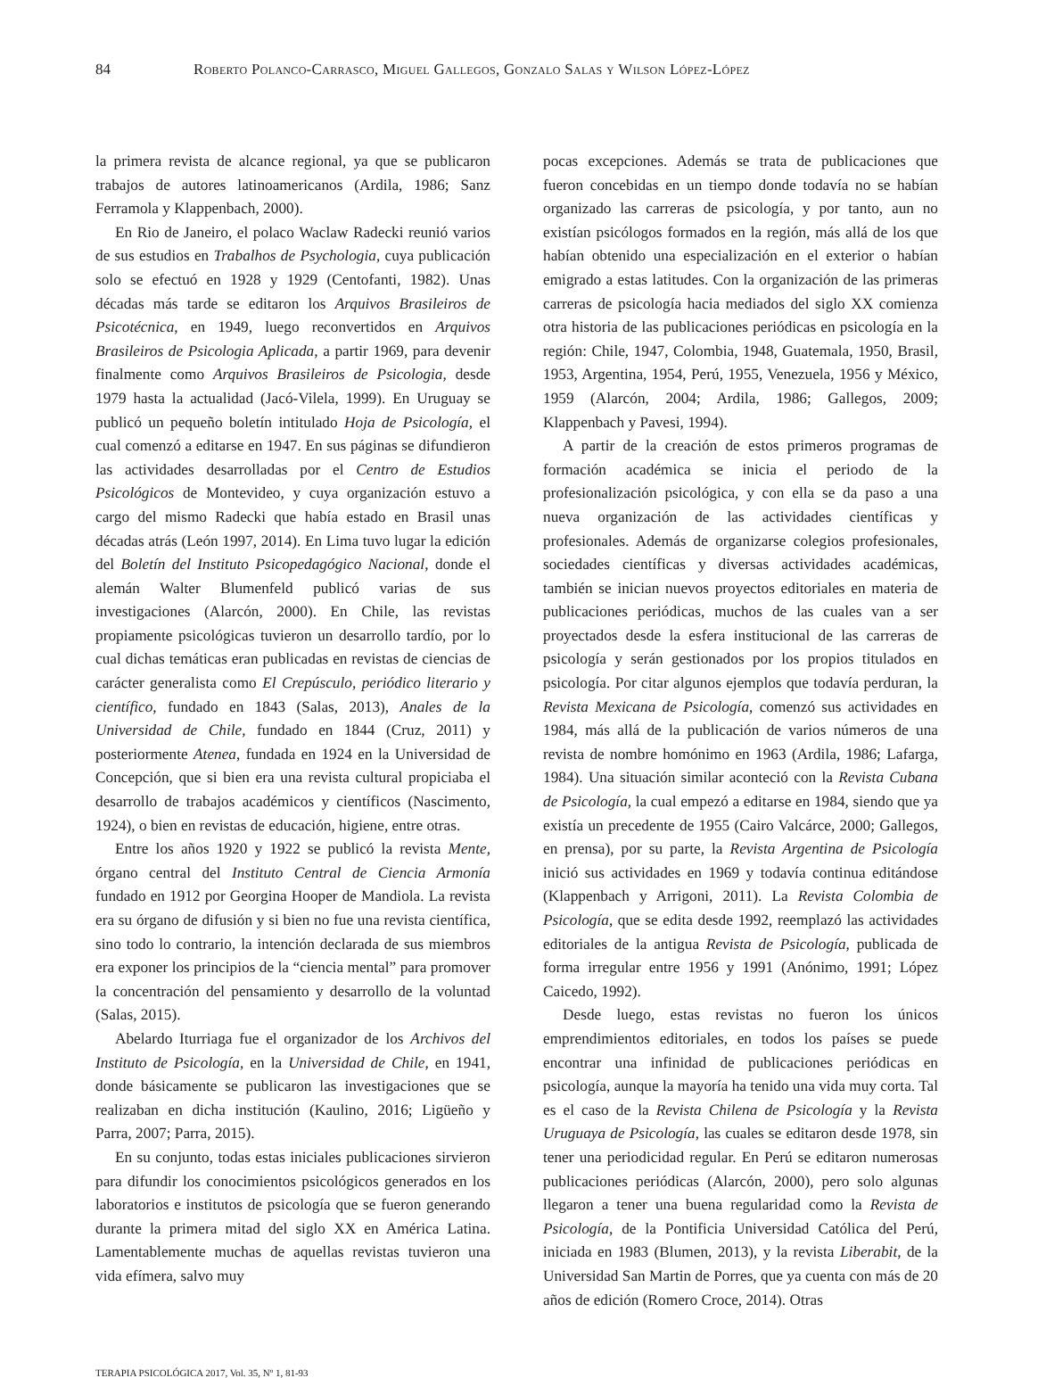84 Roberto Polanco-Carrasco, Miguel Gallegos, Gonzalo Salas y Wilson López-López
la primera revista de alcance regional, ya que se publicaron trabajos de autores latinoamericanos (Ardila, 1986; Sanz Ferramola y Klappenbach, 2000).
En Rio de Janeiro, el polaco Waclaw Radecki reunió varios de sus estudios en Trabalhos de Psychologia, cuya publicación solo se efectuó en 1928 y 1929 (Centofanti, 1982). Unas décadas más tarde se editaron los Arquivos Brasileiros de Psicotécnica, en 1949, luego reconvertidos en Arquivos Brasileiros de Psicologia Aplicada, a partir 1969, para devenir finalmente como Arquivos Brasileiros de Psicologia, desde 1979 hasta la actualidad (Jacó-Vilela, 1999). En Uruguay se publicó un pequeño boletín intitulado Hoja de Psicología, el cual comenzó a editarse en 1947. En sus páginas se difundieron las actividades desarrolladas por el Centro de Estudios Psicológicos de Montevideo, y cuya organización estuvo a cargo del mismo Radecki que había estado en Brasil unas décadas atrás (León 1997, 2014). En Lima tuvo lugar la edición del Boletín del Instituto Psicopedagógico Nacional, donde el alemán Walter Blumenfeld publicó varias de sus investigaciones (Alarcón, 2000). En Chile, las revistas propiamente psicológicas tuvieron un desarrollo tardío, por lo cual dichas temáticas eran publicadas en revistas de ciencias de carácter generalista como El Crepúsculo, periódico literario y científico, fundado en 1843 (Salas, 2013), Anales de la Universidad de Chile, fundado en 1844 (Cruz, 2011) y posteriormente Atenea, fundada en 1924 en la Universidad de Concepción, que si bien era una revista cultural propiciaba el desarrollo de trabajos académicos y científicos (Nascimento, 1924), o bien en revistas de educación, higiene, entre otras.
Entre los años 1920 y 1922 se publicó la revista Mente, órgano central del Instituto Central de Ciencia Armonía fundado en 1912 por Georgina Hooper de Mandiola. La revista era su órgano de difusión y si bien no fue una revista científica, sino todo lo contrario, la intención declarada de sus miembros era exponer los principios de la “ciencia mental” para promover la concentración del pensamiento y desarrollo de la voluntad (Salas, 2015).
Abelardo Iturriaga fue el organizador de los Archivos del Instituto de Psicología, en la Universidad de Chile, en 1941, donde básicamente se publicaron las investigaciones que se realizaban en dicha institución (Kaulino, 2016; Ligüeño y Parra, 2007; Parra, 2015).
En su conjunto, todas estas iniciales publicaciones sirvieron para difundir los conocimientos psicológicos generados en los laboratorios e institutos de psicología que se fueron generando durante la primera mitad del siglo XX en América Latina. Lamentablemente muchas de aquellas revistas tuvieron una vida efímera, salvo muy
pocas excepciones. Además se trata de publicaciones que fueron concebidas en un tiempo donde todavía no se habían organizado las carreras de psicología, y por tanto, aun no existían psicólogos formados en la región, más allá de los que habían obtenido una especialización en el exterior o habían emigrado a estas latitudes. Con la organización de las primeras carreras de psicología hacia mediados del siglo XX comienza otra historia de las publicaciones periódicas en psicología en la región: Chile, 1947, Colombia, 1948, Guatemala, 1950, Brasil, 1953, Argentina, 1954, Perú, 1955, Venezuela, 1956 y México, 1959 (Alarcón, 2004; Ardila, 1986; Gallegos, 2009; Klappenbach y Pavesi, 1994).
A partir de la creación de estos primeros programas de formación académica se inicia el periodo de la profesionalización psicológica, y con ella se da paso a una nueva organización de las actividades científicas y profesionales. Además de organizarse colegios profesionales, sociedades científicas y diversas actividades académicas, también se inician nuevos proyectos editoriales en materia de publicaciones periódicas, muchos de las cuales van a ser proyectados desde la esfera institucional de las carreras de psicología y serán gestionados por los propios titulados en psicología. Por citar algunos ejemplos que todavía perduran, la Revista Mexicana de Psicología, comenzó sus actividades en 1984, más allá de la publicación de varios números de una revista de nombre homónimo en 1963 (Ardila, 1986; Lafarga, 1984). Una situación similar aconteció con la Revista Cubana de Psicología, la cual empezó a editarse en 1984, siendo que ya existía un precedente de 1955 (Cairo Valcárce, 2000; Gallegos, en prensa), por su parte, la Revista Argentina de Psicología inició sus actividades en 1969 y todavía continua editándose (Klappenbach y Arrigoni, 2011). La Revista Colombia de Psicología, que se edita desde 1992, reemplazó las actividades editoriales de la antigua Revista de Psicología, publicada de forma irregular entre 1956 y 1991 (Anónimo, 1991; López Caicedo, 1992).
Desde luego, estas revistas no fueron los únicos emprendimientos editoriales, en todos los países se puede encontrar una infinidad de publicaciones periódicas en psicología, aunque la mayoría ha tenido una vida muy corta. Tal es el caso de la Revista Chilena de Psicología y la Revista Uruguaya de Psicología, las cuales se editaron desde 1978, sin tener una periodicidad regular. En Perú se editaron numerosas publicaciones periódicas (Alarcón, 2000), pero solo algunas llegaron a tener una buena regularidad como la Revista de Psicología, de la Pontificia Universidad Católica del Perú, iniciada en 1983 (Blumen, 2013), y la revista Liberabit, de la Universidad San Martin de Porres, que ya cuenta con más de 20 años de edición (Romero Croce, 2014). Otras
TERAPIA PSICOLÓGICA 2017, Vol. 35, Nº 1, 81-93